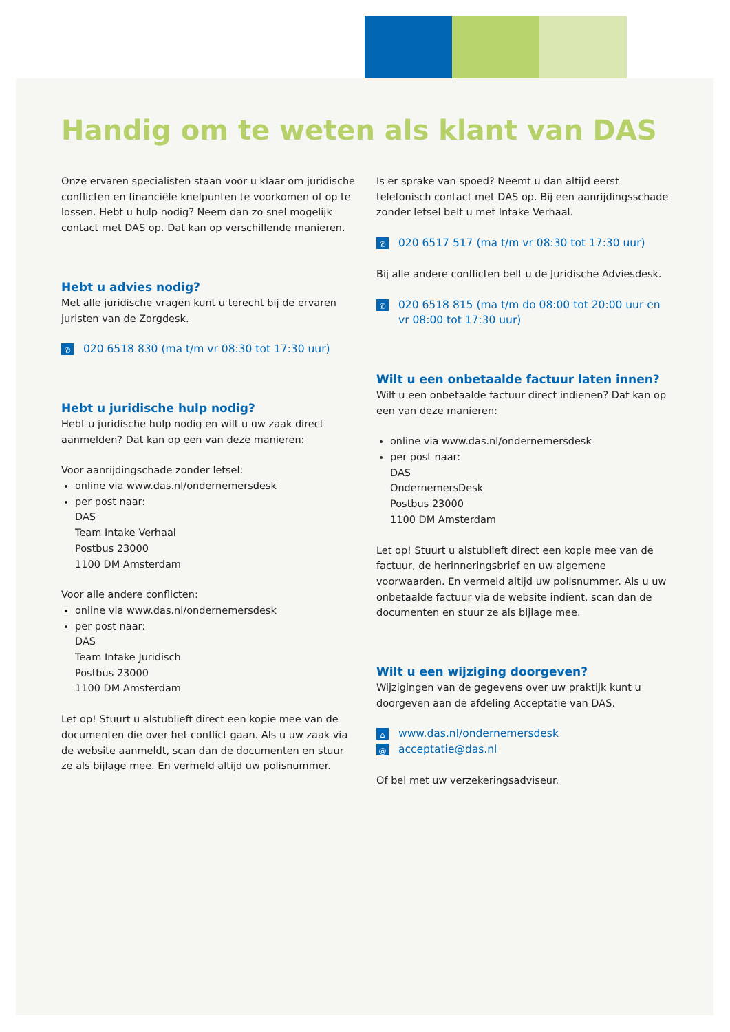Handig om te weten als klant van DAS
Onze ervaren specialisten staan voor u klaar om juridische conflicten en financiële knelpunten te voorkomen of op te lossen. Hebt u hulp nodig? Neem dan zo snel mogelijk contact met DAS op. Dat kan op verschillende manieren.
Hebt u advies nodig?
Met alle juridische vragen kunt u terecht bij de ervaren juristen van de Zorgdesk.
✆ 020 6518 830 (ma t/m vr 08:30 tot 17:30 uur)
Hebt u juridische hulp nodig?
Hebt u juridische hulp nodig en wilt u uw zaak direct aanmelden? Dat kan op een van deze manieren:
Voor aanrijdingschade zonder letsel:
online via www.das.nl/ondernemersdesk
per post naar:
DAS
Team Intake Verhaal
Postbus 23000
1100 DM Amsterdam
Voor alle andere conflicten:
online via www.das.nl/ondernemersdesk
per post naar:
DAS
Team Intake Juridisch
Postbus 23000
1100 DM Amsterdam
Let op! Stuurt u alstublieft direct een kopie mee van de documenten die over het conflict gaan. Als u uw zaak via de website aanmeldt, scan dan de documenten en stuur ze als bijlage mee. En vermeld altijd uw polis­nummer.
Is er sprake van spoed? Neemt u dan altijd eerst telefonisch contact met DAS op. Bij een aanrijdings­schade zonder letsel belt u met Intake Verhaal.
✆ 020 6517 517 (ma t/m vr 08:30 tot 17:30 uur)
Bij alle andere conflicten belt u de Juridische Adviesdesk.
✆ 020 6518 815 (ma t/m do 08:00 tot 20:00 uur en vr 08:00 tot 17:30 uur)
Wilt u een onbetaalde factuur laten innen?
Wilt u een onbetaalde factuur direct indienen? Dat kan op een van deze manieren:
online via www.das.nl/ondernemersdesk
per post naar:
DAS
OndernemersDesk
Postbus 23000
1100 DM Amsterdam
Let op! Stuurt u alstublieft direct een kopie mee van de factuur, de herinneringsbrief en uw algemene voorwaarden. En vermeld altijd uw polisnummer. Als u uw onbetaalde factuur via de website indient, scan dan de documenten en stuur ze als bijlage mee.
Wilt u een wijziging doorgeven?
Wijzigingen van de gegevens over uw praktijk kunt u doorgeven aan de afdeling Acceptatie van DAS.
⌂ www.das.nl/ondernemersdesk
@ acceptatie@das.nl
Of bel met uw verzekeringsadviseur.